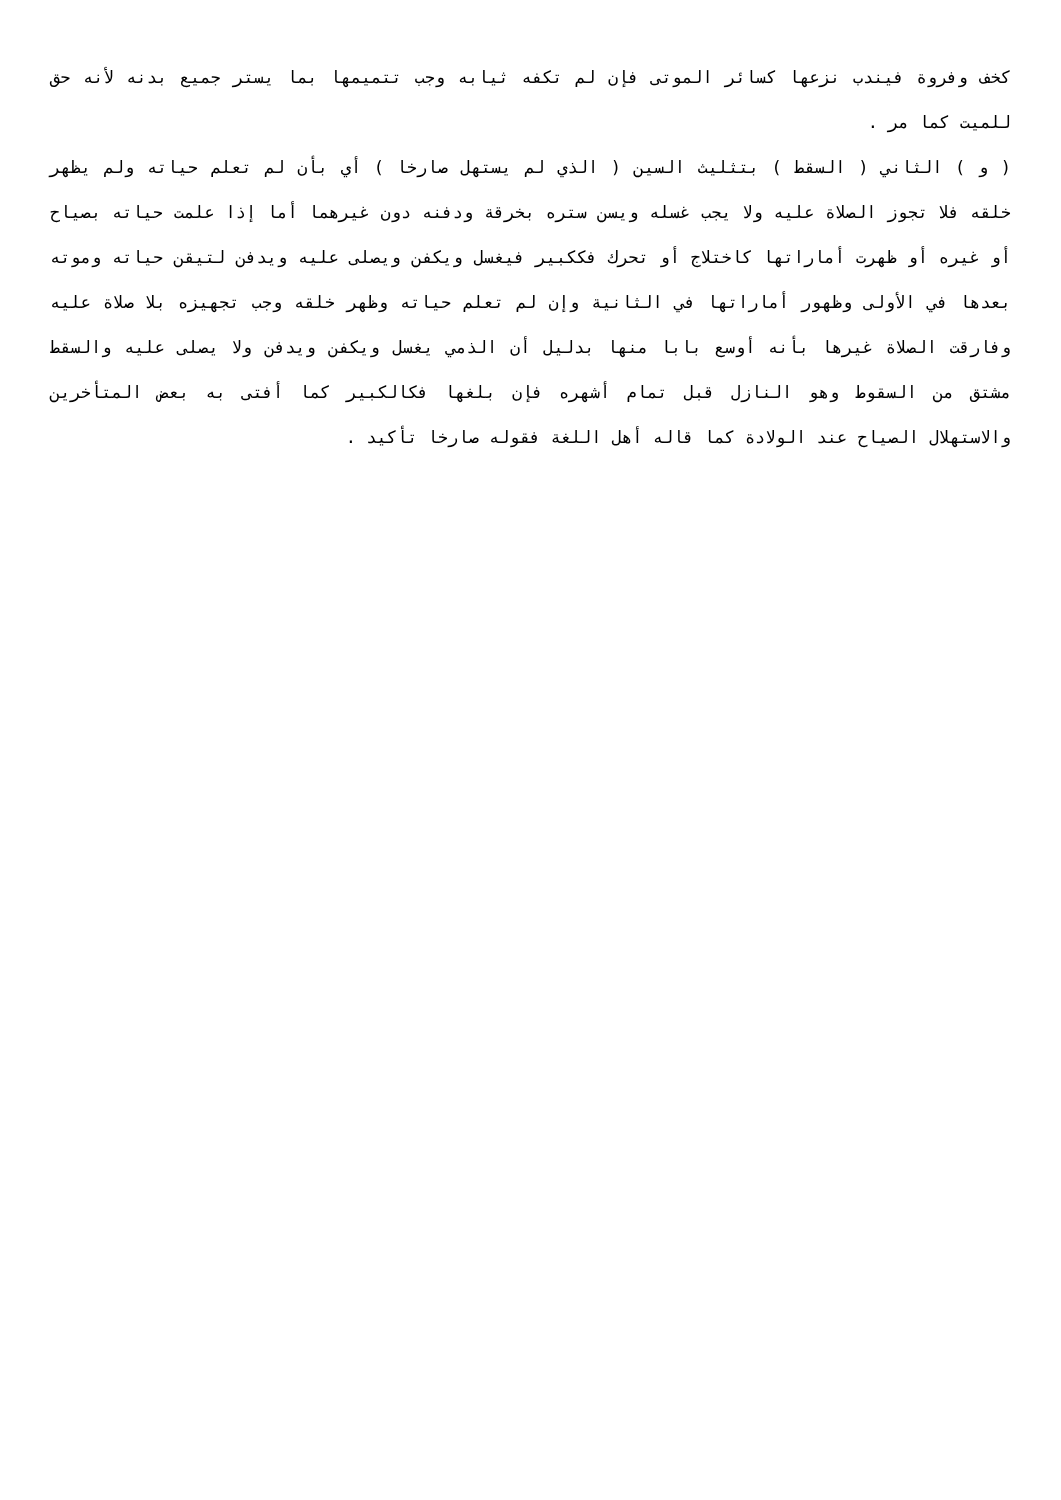كخف وفروة فيندب نزعها كسائر الموتى فإن لم تكفه ثيابه وجب تتميمها بما يستر جميع بدنه لأنه حق للميت كما مر .
( و ) الثاني ( السقط ) بتثليث السين ( الذي لم يستهل صارخا ) أي بأن لم تعلم حياته ولم يظهر خلقه فلا تجوز الصلاة عليه ولا يجب غسله ويسن ستره بخرقة ودفنه دون غيرهما أما إذا علمت حياته بصياح أو غيره أو ظهرت أماراتها كاختلاج أو تحرك فككبير فيغسل ويكفن ويصلى عليه ويدفن لتيقن حياته وموته بعدها في الأولى وظهور أماراتها في الثانية وإن لم تعلم حياته وظهر خلقه وجب تجهيزه بلا صلاة عليه وفارقت الصلاة غيرها بأنه أوسع بابا منها بدليل أن الذمي يغسل ويكفن ويدفن ولا يصلى عليه والسقط مشتق من السقوط وهو النازل قبل تمام أشهره فإن بلغها فكالكبير كما أفتى به بعض المتأخرين والاستهلال الصياح عند الولادة كما قاله أهل اللغة فقوله صارخا تأكيد .